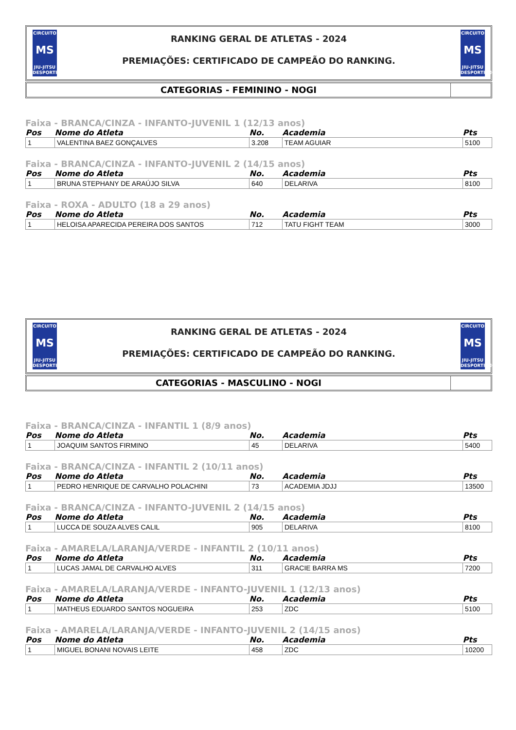CIRCUITO
MS
JIU-JITSU DESPORTIVO
RANKING GERAL DE ATLETAS - 2024
PREMIAÇÕES: CERTIFICADO DE CAMPEÃO DO RANKING.
CIRCUITO
MS
JIU-JITSU DESPORTIVO
CATEGORIAS - FEMININO - NOGI
Faixa - BRANCA/CINZA - INFANTO-JUVENIL 1 (12/13 anos)
| Pos | Nome do Atleta | No. | Academia | Pts |
| --- | --- | --- | --- | --- |
| 1 | VALENTINA BAEZ GONÇALVES | 3.208 | TEAM AGUIAR | 5100 |
Faixa - BRANCA/CINZA - INFANTO-JUVENIL 2 (14/15 anos)
| Pos | Nome do Atleta | No. | Academia | Pts |
| --- | --- | --- | --- | --- |
| 1 | BRUNA STEPHANY DE ARAÚJO SILVA | 640 | DELARIVA | 8100 |
Faixa - ROXA - ADULTO (18 a 29 anos)
| Pos | Nome do Atleta | No. | Academia | Pts |
| --- | --- | --- | --- | --- |
| 1 | HELOISA APARECIDA PEREIRA DOS SANTOS | 712 | TATU FIGHT TEAM | 3000 |
CIRCUITO
MS
JIU-JITSU DESPORTIVO
RANKING GERAL DE ATLETAS - 2024
PREMIAÇÕES: CERTIFICADO DE CAMPEÃO DO RANKING.
CIRCUITO
MS
JIU-JITSU DESPORTIVO
CATEGORIAS - MASCULINO - NOGI
Faixa - BRANCA/CINZA - INFANTIL 1 (8/9 anos)
| Pos | Nome do Atleta | No. | Academia | Pts |
| --- | --- | --- | --- | --- |
| 1 | JOAQUIM SANTOS FIRMINO | 45 | DELARIVA | 5400 |
Faixa - BRANCA/CINZA - INFANTIL 2 (10/11 anos)
| Pos | Nome do Atleta | No. | Academia | Pts |
| --- | --- | --- | --- | --- |
| 1 | PEDRO HENRIQUE DE CARVALHO POLACHINI | 73 | ACADEMIA JDJJ | 13500 |
Faixa - BRANCA/CINZA - INFANTO-JUVENIL 2 (14/15 anos)
| Pos | Nome do Atleta | No. | Academia | Pts |
| --- | --- | --- | --- | --- |
| 1 | LUCCA DE SOUZA ALVES CALIL | 905 | DELARIVA | 8100 |
Faixa - AMARELA/LARANJA/VERDE - INFANTIL 2 (10/11 anos)
| Pos | Nome do Atleta | No. | Academia | Pts |
| --- | --- | --- | --- | --- |
| 1 | LUCAS JAMAL DE CARVALHO ALVES | 311 | GRACIE BARRA MS | 7200 |
Faixa - AMARELA/LARANJA/VERDE - INFANTO-JUVENIL 1 (12/13 anos)
| Pos | Nome do Atleta | No. | Academia | Pts |
| --- | --- | --- | --- | --- |
| 1 | MATHEUS EDUARDO SANTOS NOGUEIRA | 253 | ZDC | 5100 |
Faixa - AMARELA/LARANJA/VERDE - INFANTO-JUVENIL 2 (14/15 anos)
| Pos | Nome do Atleta | No. | Academia | Pts |
| --- | --- | --- | --- | --- |
| 1 | MIGUEL BONANI NOVAIS LEITE | 458 | ZDC | 10200 |